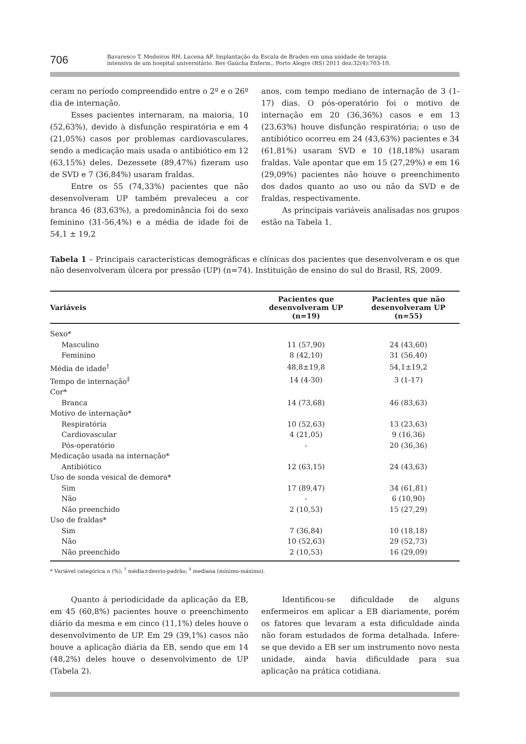706
Bavaresco T, Medeiros RH, Lucena AF. Implantação da Escala de Braden em uma unidade de terapia
intensiva de um hospital universitário. Rev Gaúcha Enferm., Porto Alegre (RS) 2011 dez;32(4):703-10.
ceram no período compreendido entre o 2º e o 26º dia de internação.
Esses pacientes internaram, na maioria, 10 (52,63%), devido à disfunção respiratória e em 4 (21,05%) casos por problemas cardiovasculares, sendo a medicação mais usada o antibiótico em 12 (63,15%) deles. Dezessete (89,47%) fizeram uso de SVD e 7 (36,84%) usaram fraldas.
Entre os 55 (74,33%) pacientes que não desenvolveram UP também prevaleceu a cor branca 46 (83,63%), a predominância foi do sexo feminino (31-56,4%) e a média de idade foi de 54,1 ± 19,2
anos, com tempo mediano de internação de 3 (1-17) dias. O pós-operatório foi o motivo de internação em 20 (36,36%) casos e em 13 (23,63%) houve disfunção respiratória; o uso de antibiótico ocorreu em 24 (43,63%) pacientes e 34 (61,81%) usaram SVD e 10 (18,18%) usaram fraldas. Vale apontar que em 15 (27,29%) e em 16 (29,09%) pacientes não houve o preenchimento dos dados quanto ao uso ou não da SVD e de fraldas, respectivamente.
As principais variáveis analisadas nos grupos estão na Tabela 1.
Tabela 1 – Principais características demográficas e clínicas dos pacientes que desenvolveram e os que não desenvolveram úlcera por pressão (UP) (n=74). Instituição de ensino do sul do Brasil, RS, 2009.
| Variáveis | Pacientes que desenvolveram UP (n=19) | Pacientes que não desenvolveram UP (n=55) |
| --- | --- | --- |
| Sexo* | | |
| Masculino | 11 (57,90) | 24 (43,60) |
| Feminino | 8 (42,10) | 31 (56,40) |
| Média de idade<sup>†</sup> | 48,8±19,8 | 54,1±19,2 |
| Tempo de internação<sup>‡</sup> | 14 (4-30) | 3 (1-17) |
| Cor* | | |
| Branca | 14 (73,68) | 46 (83,63) |
| Motivo de internação* | | |
| Respiratória | 10 (52,63) | 13 (23,63) |
| Cardiovascular | 4 (21,05) | 9 (16,36) |
| Pós-operatório | - | 20 (36,36) |
| Medicação usada na internação* | | |
| Antibiótico | 12 (63,15) | 24 (43,63) |
| Uso de sonda vesical de demora* | | |
| Sim | 17 (89,47) | 34 (61,81) |
| Não | - | 6 (10,90) |
| Não preenchido | 2 (10,53) | 15 (27,29) |
| Uso de fraldas* | | |
| Sim | 7 (36,84) | 10 (18,18) |
| Não | 10 (52,63) | 29 (52,73) |
| Não preenchido | 2 (10,53) | 16 (29,09) |
* Variável categórica n (%); <sup>†</sup> média±desvio-padrão; <sup>‡</sup> mediana (mínimo-máximo).
Quanto à periodicidade da aplicação da EB, em 45 (60,8%) pacientes houve o preenchimento diário da mesma e em cinco (11,1%) deles houve o desenvolvimento de UP. Em 29 (39,1%) casos não houve a aplicação diária da EB, sendo que em 14 (48,2%) deles houve o desenvolvimento de UP (Tabela 2).
Identificou-se dificuldade de alguns enfermeiros em aplicar a EB diariamente, porém os fatores que levaram a esta dificuldade ainda não foram estudados de forma detalhada. Infere-se que devido a EB ser um instrumento novo nesta unidade, ainda havia dificuldade para sua aplicação na prática cotidiana.